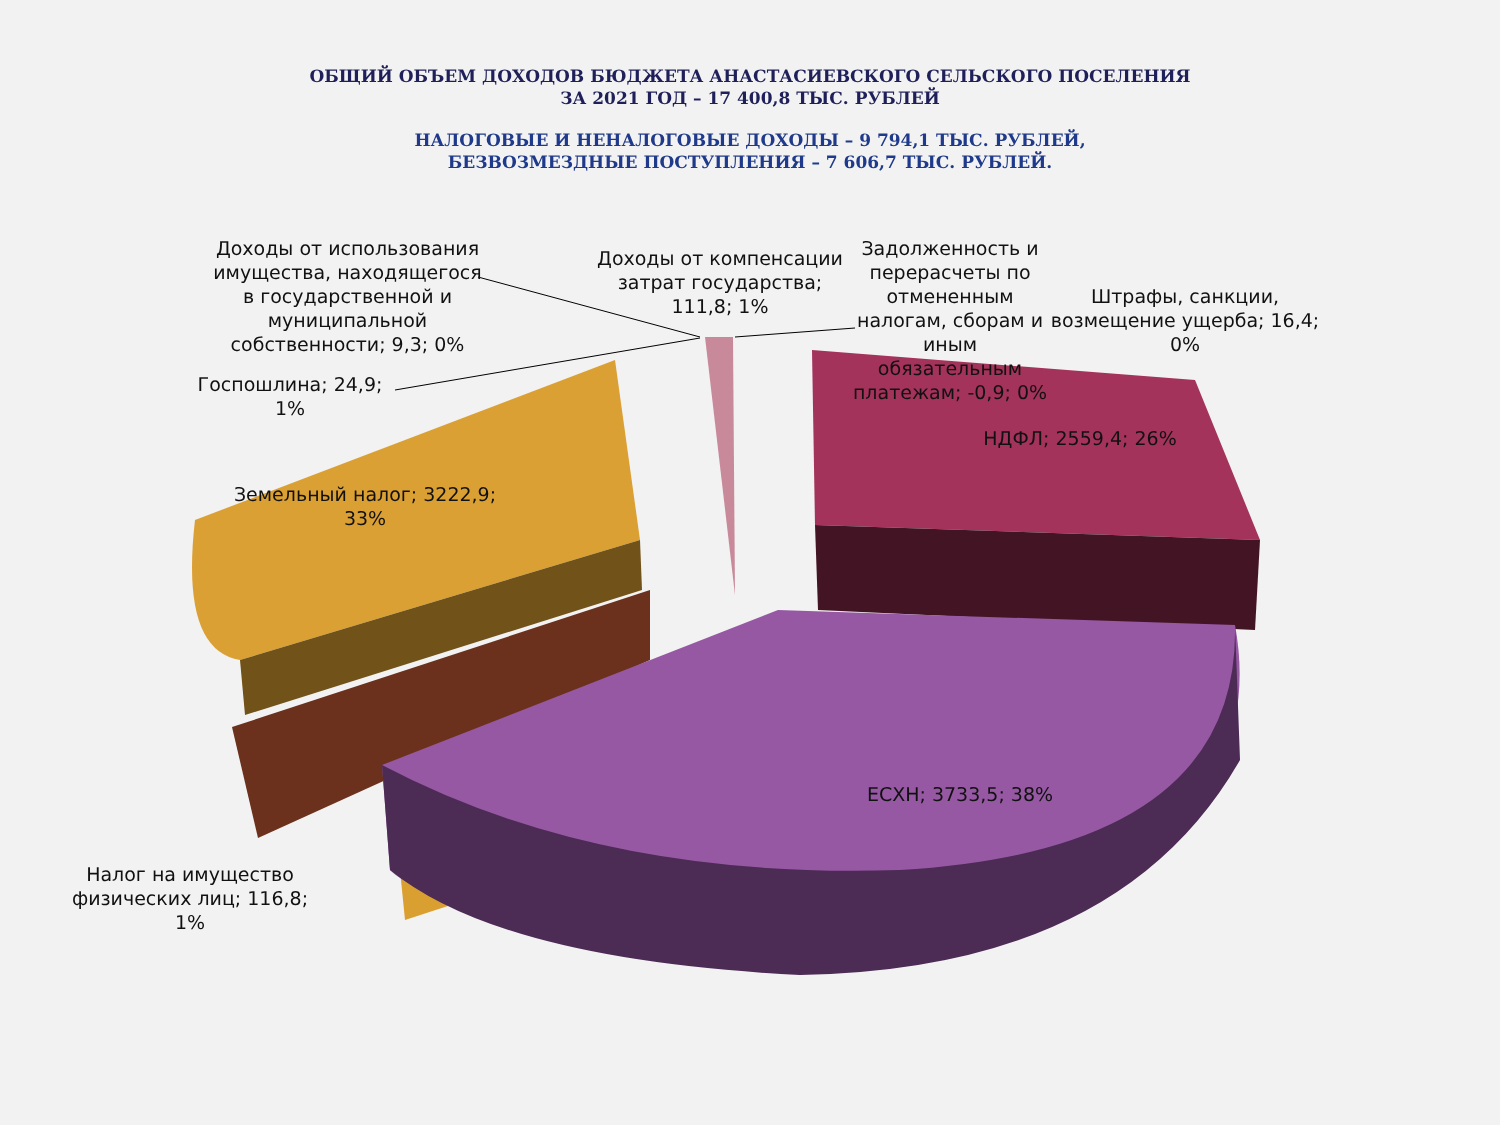ОБЩИЙ ОБЪЕМ ДОХОДОВ БЮДЖЕТА АНАСТАСИЕВСКОГО СЕЛЬСКОГО ПОСЕЛЕНИЯ
ЗА 2021 ГОД – 17 400,8 ТЫС. РУБЛЕЙ
НАЛОГОВЫЕ И НЕНАЛОГОВЫЕ ДОХОДЫ – 9 794,1 ТЫС. РУБЛЕЙ,
БЕЗВОЗМЕЗДНЫЕ ПОСТУПЛЕНИЯ – 7 606,7 ТЫС. РУБЛЕЙ.
Доходы от использования имущества, находящегося в государственной и муниципальной собственности; 9,3; 0%
Доходы от компенсации затрат государства; 111,8; 1%
Задолженность и перерасчеты по отмененным налогам, сборам и иным обязательным платежам; -0,9; 0%
Штрафы, санкции, возмещение ущерба; 16,4; 0%
Госпошлина; 24,9; 1%
НДФЛ; 2559,4; 26%
Земельный налог; 3222,9; 33%
ЕСХН; 3733,5; 38%
Налог на имущество физических лиц; 116,8; 1%